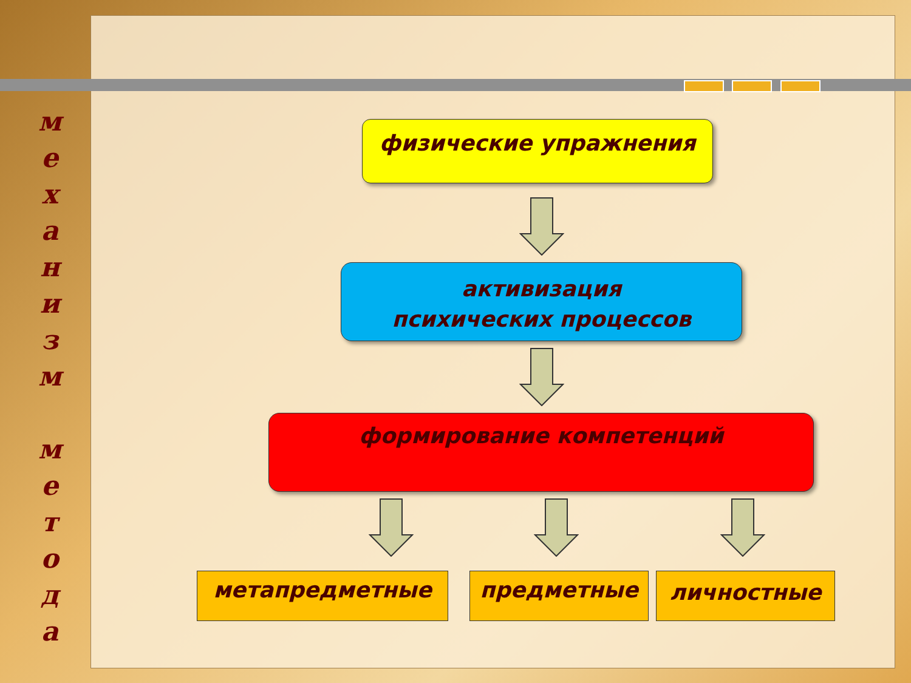м
е
х
а
н
и
з
м
м
е
т
о
д
а
физические упражнения
активизация
психических процессов
формирование компетенций
метапредметные предметные личностные